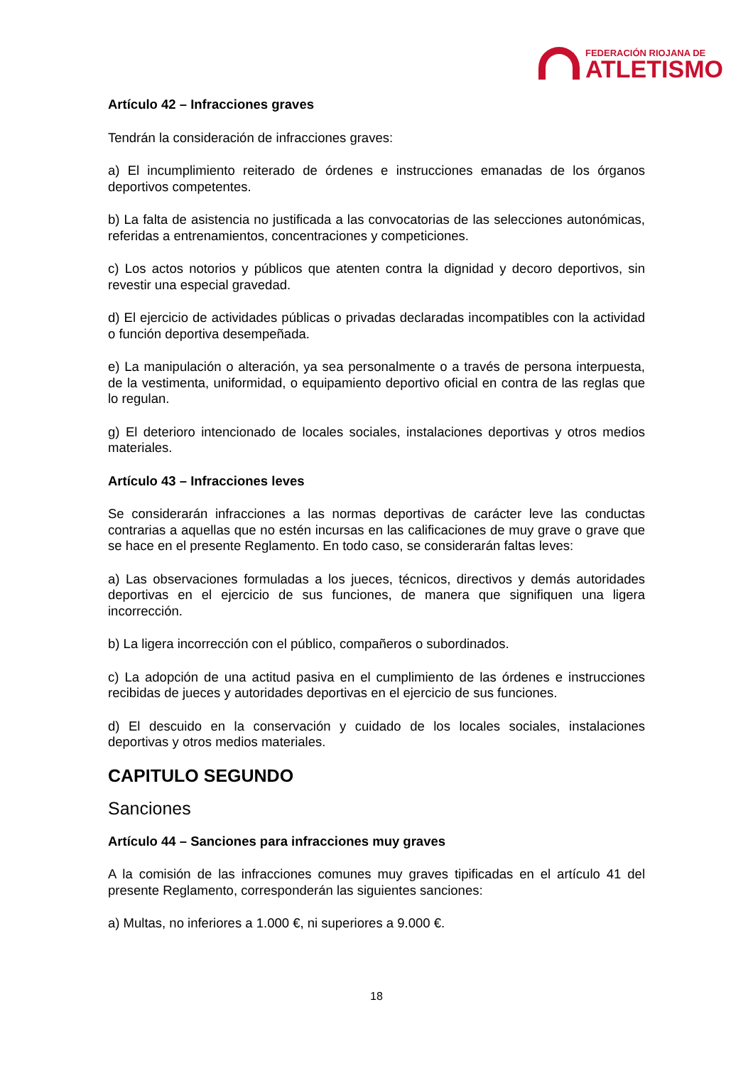FEDERACIÓN RIOJANA DE
ATLETISMO
Artículo 42 – Infracciones graves
Tendrán la consideración de infracciones graves:
a) El incumplimiento reiterado de órdenes e instrucciones emanadas de los órganos deportivos competentes.
b) La falta de asistencia no justificada a las convocatorias de las selecciones autonómicas, referidas a entrenamientos, concentraciones y competiciones.
c) Los actos notorios y públicos que atenten contra la dignidad y decoro deportivos, sin revestir una especial gravedad.
d) El ejercicio de actividades públicas o privadas declaradas incompatibles con la actividad o función deportiva desempeñada.
e) La manipulación o alteración, ya sea personalmente o a través de persona interpuesta, de la vestimenta, uniformidad, o equipamiento deportivo oficial en contra de las reglas que lo regulan.
g) El deterioro intencionado de locales sociales, instalaciones deportivas y otros medios materiales.
Artículo 43 – Infracciones leves
Se considerarán infracciones a las normas deportivas de carácter leve las conductas contrarias a aquellas que no estén incursas en las calificaciones de muy grave o grave que se hace en el presente Reglamento. En todo caso, se considerarán faltas leves:
a) Las observaciones formuladas a los jueces, técnicos, directivos y demás autoridades deportivas en el ejercicio de sus funciones, de manera que signifiquen una ligera incorrección.
b) La ligera incorrección con el público, compañeros o subordinados.
c) La adopción de una actitud pasiva en el cumplimiento de las órdenes e instrucciones recibidas de jueces y autoridades deportivas en el ejercicio de sus funciones.
d) El descuido en la conservación y cuidado de los locales sociales, instalaciones deportivas y otros medios materiales.
CAPITULO SEGUNDO
Sanciones
Artículo 44 – Sanciones para infracciones muy graves
A la comisión de las infracciones comunes muy graves tipificadas en el artículo 41 del presente Reglamento, corresponderán las siguientes sanciones:
a) Multas, no inferiores a 1.000 €, ni superiores a 9.000 €.
18